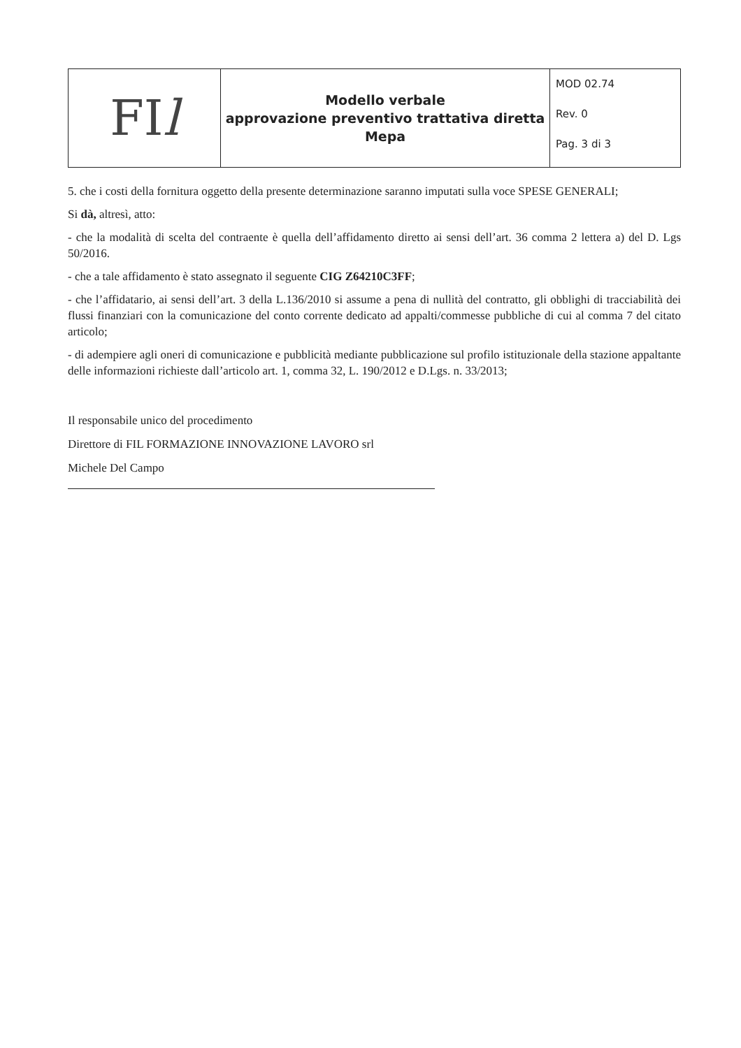| FI l | Modello verbale approvazione preventivo trattativa diretta Mepa | MOD 02.74 Rev. 0 Pag. 3 di 3 |
5. che i costi della fornitura oggetto della presente determinazione saranno imputati sulla voce SPESE GENERALI;
Si dà, altresì, atto:
- che la modalità di scelta del contraente è quella dell’affidamento diretto ai sensi dell’art. 36 comma 2 lettera a) del D. Lgs 50/2016.
- che a tale affidamento è stato assegnato il seguente CIG Z64210C3FF;
- che l’affidatario, ai sensi dell’art. 3 della L.136/2010 si assume a pena di nullità del contratto, gli obblighi di tracciabilità dei flussi finanziari con la comunicazione del conto corrente dedicato ad appalti/commesse pubbliche di cui al comma 7 del citato articolo;
- di adempiere agli oneri di comunicazione e pubblicità mediante pubblicazione sul profilo istituzionale della stazione appaltante delle informazioni richieste dall’articolo art. 1, comma 32, L. 190/2012 e D.Lgs. n. 33/2013;
Il responsabile unico del procedimento
Direttore di FIL FORMAZIONE INNOVAZIONE LAVORO srl
Michele Del Campo